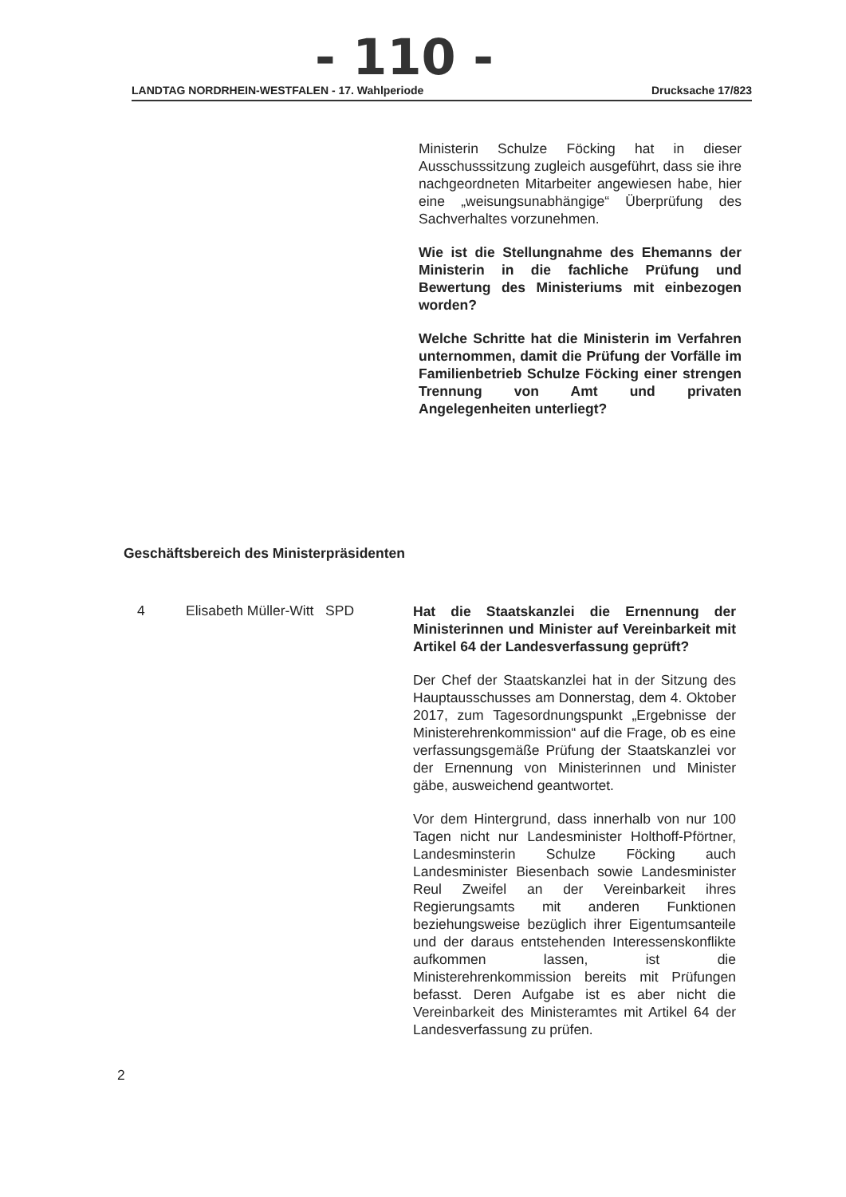- 110 -
LANDTAG NORDRHEIN-WESTFALEN - 17. Wahlperiode Drucksache 17/823
Ministerin Schulze Föcking hat in dieser Ausschusssitzung zugleich ausgeführt, dass sie ihre nachgeordneten Mitarbeiter angewiesen habe, hier eine „weisungsunabhängige“ Überprüfung des Sachverhaltes vorzunehmen.
Wie ist die Stellungnahme des Ehemanns der Ministerin in die fachliche Prüfung und Bewertung des Ministeriums mit einbezogen worden?
Welche Schritte hat die Ministerin im Verfahren unternommen, damit die Prüfung der Vorfälle im Familienbetrieb Schulze Föcking einer strengen Trennung von Amt und privaten Angelegenheiten unterliegt?
Geschäftsbereich des Ministerpräsidenten
4 Elisabeth Müller-Witt SPD
Hat die Staatskanzlei die Ernennung der Ministerinnen und Minister auf Vereinbarkeit mit Artikel 64 der Landesverfassung geprüft?
Der Chef der Staatskanzlei hat in der Sitzung des Hauptausschusses am Donnerstag, dem 4. Oktober 2017, zum Tagesordnungspunkt „Ergebnisse der Ministerehrenkommission“ auf die Frage, ob es eine verfassungsgemäße Prüfung der Staatskanzlei vor der Ernennung von Ministerinnen und Minister gäbe, ausweichend geantwortet.
Vor dem Hintergrund, dass innerhalb von nur 100 Tagen nicht nur Landesminister Holthoff-Pförtner, Landesminsterin Schulze Föcking auch Landesminister Biesenbach sowie Landesminister Reul Zweifel an der Vereinbarkeit ihres Regierungsamts mit anderen Funktionen beziehungsweise bezüglich ihrer Eigentumsanteile und der daraus entstehenden Interessenskonflikte aufkommen lassen, ist die Ministerehrenkommission bereits mit Prüfungen befasst. Deren Aufgabe ist es aber nicht die Vereinbarkeit des Ministeramtes mit Artikel 64 der Landesverfassung zu prüfen.
2